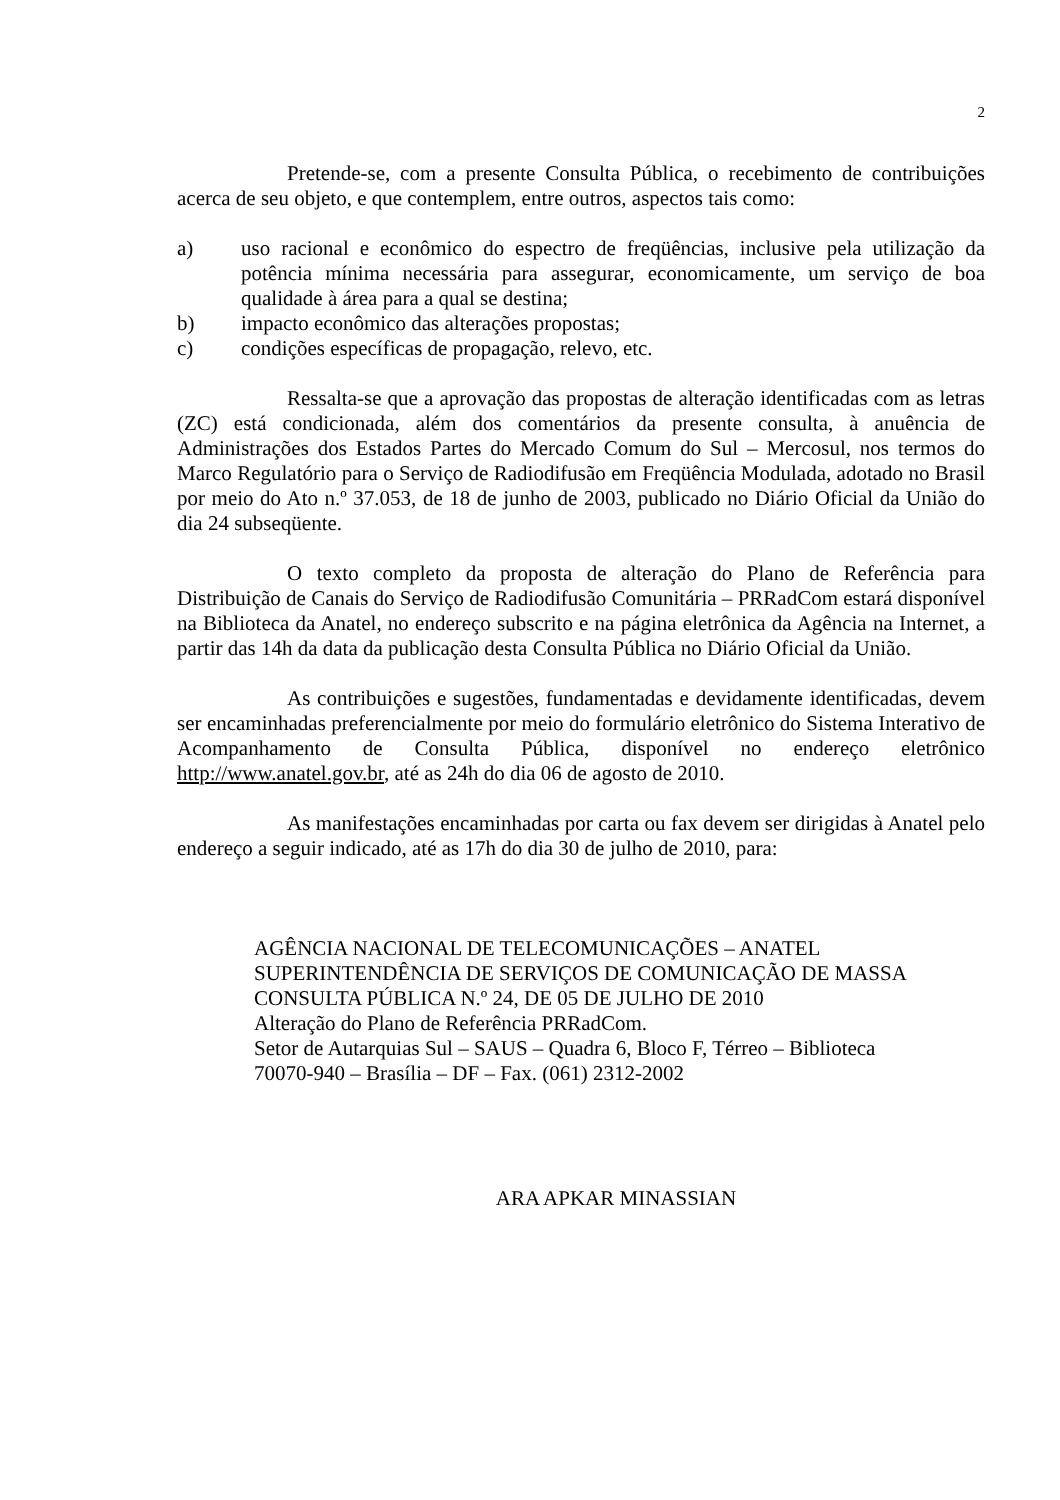2
Pretende-se, com a presente Consulta Pública, o recebimento de contribuições acerca de seu objeto, e que contemplem, entre outros, aspectos tais como:
a) uso racional e econômico do espectro de freqüências, inclusive pela utilização da potência mínima necessária para assegurar, economicamente, um serviço de boa qualidade à área para a qual se destina;
b) impacto econômico das alterações propostas;
c) condições específicas de propagação, relevo, etc.
Ressalta-se que a aprovação das propostas de alteração identificadas com as letras (ZC) está condicionada, além dos comentários da presente consulta, à anuência de Administrações dos Estados Partes do Mercado Comum do Sul – Mercosul, nos termos do Marco Regulatório para o Serviço de Radiodifusão em Freqüência Modulada, adotado no Brasil por meio do Ato n.º 37.053, de 18 de junho de 2003, publicado no Diário Oficial da União do dia 24 subseqüente.
O texto completo da proposta de alteração do Plano de Referência para Distribuição de Canais do Serviço de Radiodifusão Comunitária – PRRadCom estará disponível na Biblioteca da Anatel, no endereço subscrito e na página eletrônica da Agência na Internet, a partir das 14h da data da publicação desta Consulta Pública no Diário Oficial da União.
As contribuições e sugestões, fundamentadas e devidamente identificadas, devem ser encaminhadas preferencialmente por meio do formulário eletrônico do Sistema Interativo de Acompanhamento de Consulta Pública, disponível no endereço eletrônico http://www.anatel.gov.br, até as 24h do dia 06 de agosto de 2010.
As manifestações encaminhadas por carta ou fax devem ser dirigidas à Anatel pelo endereço a seguir indicado, até as 17h do dia 30 de julho de 2010, para:
AGÊNCIA NACIONAL DE TELECOMUNICAÇÕES – ANATEL
SUPERINTENDÊNCIA DE SERVIÇOS DE COMUNICAÇÃO DE MASSA
CONSULTA PÚBLICA N.º 24, DE 05 DE JULHO DE 2010
Alteração do Plano de Referência PRRadCom.
Setor de Autarquias Sul – SAUS – Quadra 6, Bloco F, Térreo – Biblioteca
70070-940 – Brasília – DF – Fax. (061) 2312-2002
ARA APKAR MINASSIAN